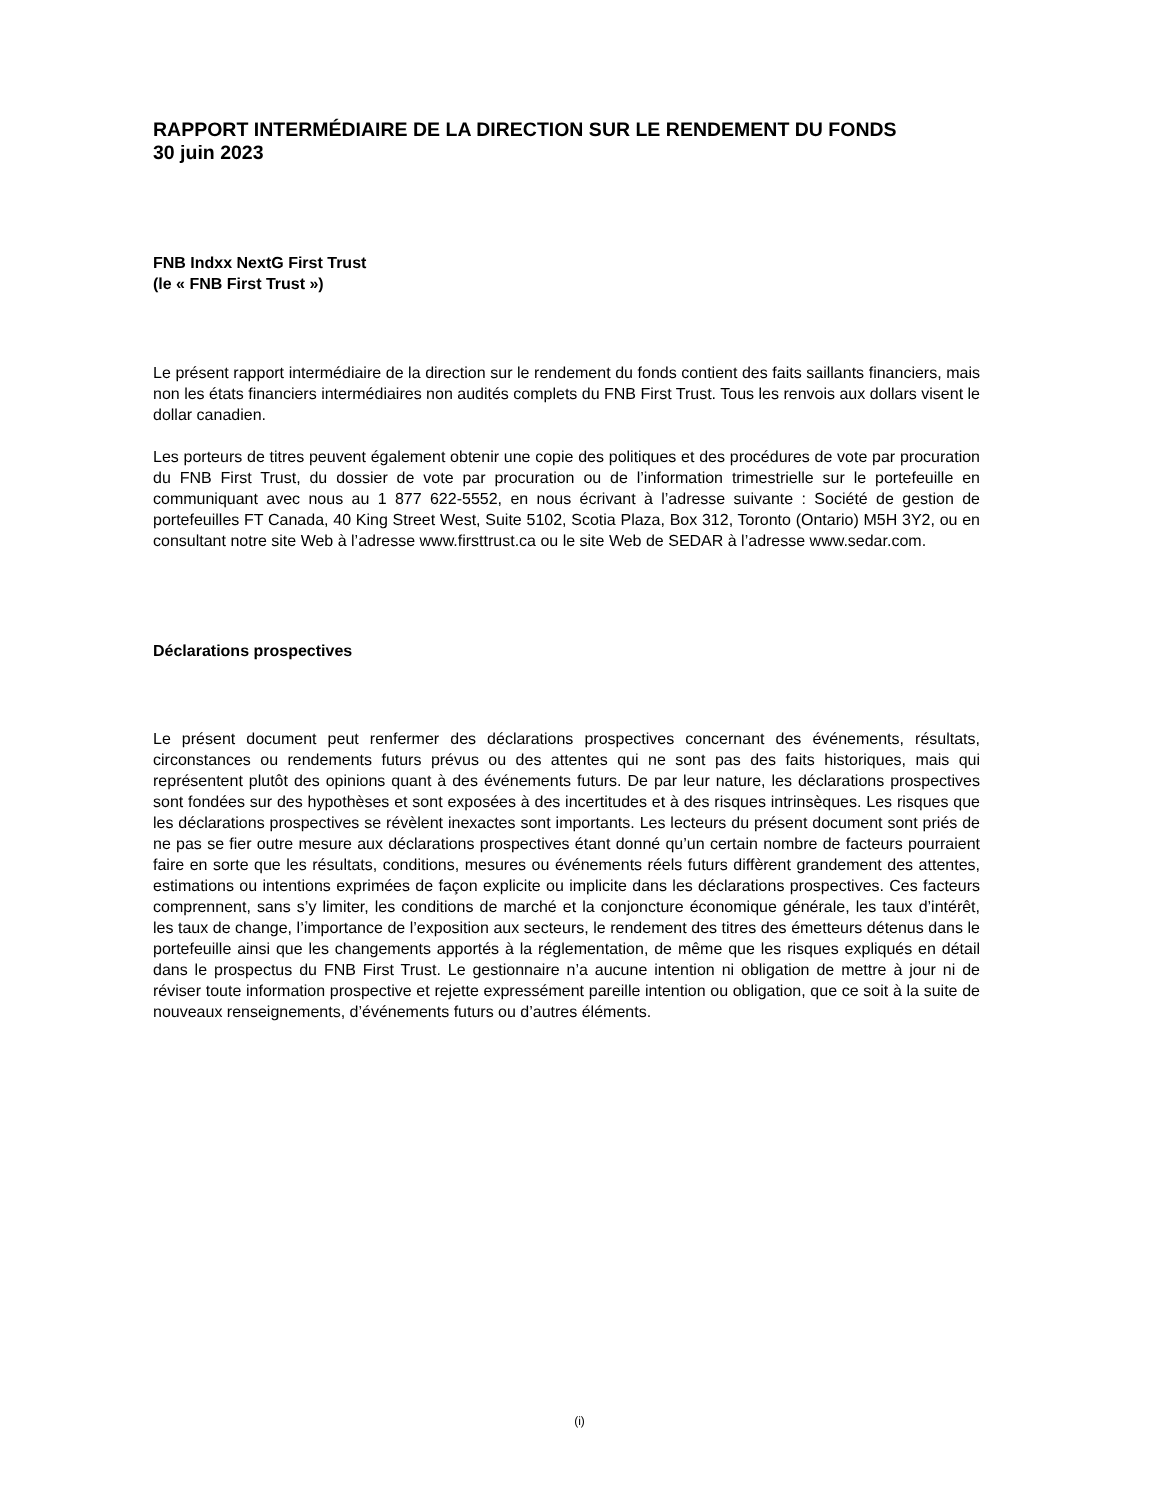RAPPORT INTERMÉDIAIRE DE LA DIRECTION SUR LE RENDEMENT DU FONDS
30 juin 2023
FNB Indxx NextG First Trust
(le « FNB First Trust »)
Le présent rapport intermédiaire de la direction sur le rendement du fonds contient des faits saillants financiers, mais non les états financiers intermédiaires non audités complets du FNB First Trust. Tous les renvois aux dollars visent le dollar canadien.
Les porteurs de titres peuvent également obtenir une copie des politiques et des procédures de vote par procuration du FNB First Trust, du dossier de vote par procuration ou de l’information trimestrielle sur le portefeuille en communiquant avec nous au 1 877 622-5552, en nous écrivant à l’adresse suivante : Société de gestion de portefeuilles FT Canada, 40 King Street West, Suite 5102, Scotia Plaza, Box 312, Toronto (Ontario) M5H 3Y2, ou en consultant notre site Web à l’adresse www.firsttrust.ca ou le site Web de SEDAR à l’adresse www.sedar.com.
Déclarations prospectives
Le présent document peut renfermer des déclarations prospectives concernant des événements, résultats, circonstances ou rendements futurs prévus ou des attentes qui ne sont pas des faits historiques, mais qui représentent plutôt des opinions quant à des événements futurs. De par leur nature, les déclarations prospectives sont fondées sur des hypothèses et sont exposées à des incertitudes et à des risques intrinsèques. Les risques que les déclarations prospectives se révèlent inexactes sont importants. Les lecteurs du présent document sont priés de ne pas se fier outre mesure aux déclarations prospectives étant donné qu’un certain nombre de facteurs pourraient faire en sorte que les résultats, conditions, mesures ou événements réels futurs diffèrent grandement des attentes, estimations ou intentions exprimées de façon explicite ou implicite dans les déclarations prospectives. Ces facteurs comprennent, sans s’y limiter, les conditions de marché et la conjoncture économique générale, les taux d’intérêt, les taux de change, l’importance de l’exposition aux secteurs, le rendement des titres des émetteurs détenus dans le portefeuille ainsi que les changements apportés à la réglementation, de même que les risques expliqués en détail dans le prospectus du FNB First Trust. Le gestionnaire n’a aucune intention ni obligation de mettre à jour ni de réviser toute information prospective et rejette expressément pareille intention ou obligation, que ce soit à la suite de nouveaux renseignements, d’événements futurs ou d’autres éléments.
(i)